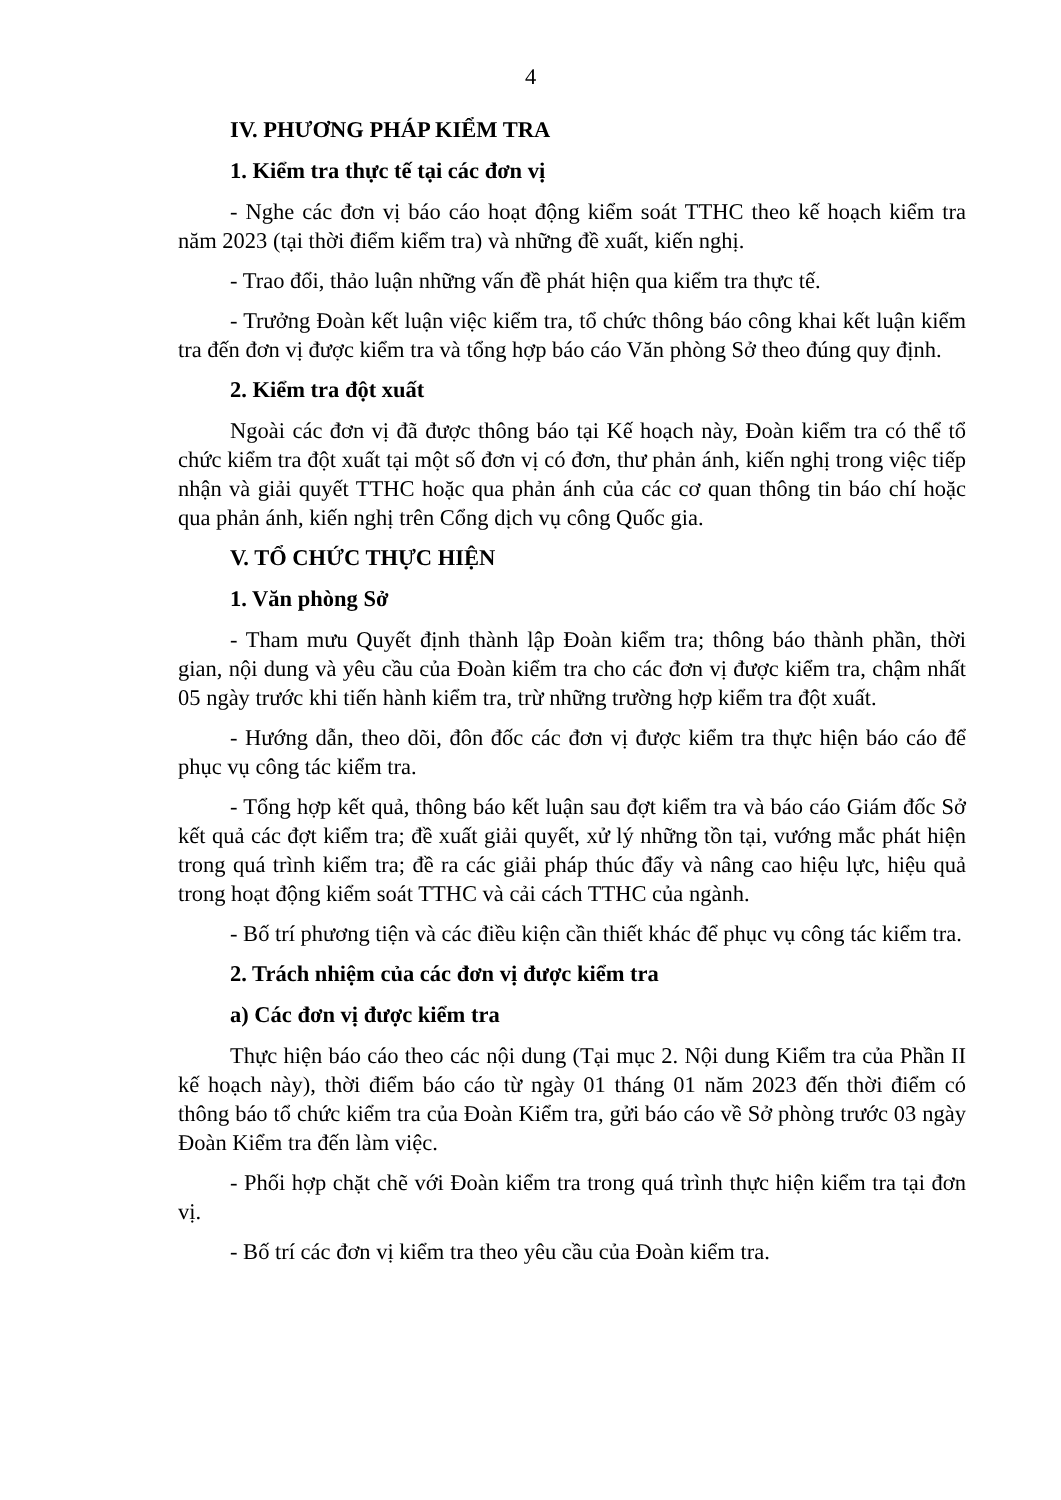4
IV. PHƯƠNG PHÁP KIỂM TRA
1. Kiểm tra thực tế tại các đơn vị
- Nghe các đơn vị báo cáo hoạt động kiểm soát TTHC theo kế hoạch kiểm tra năm 2023 (tại thời điểm kiểm tra) và những đề xuất, kiến nghị.
- Trao đổi, thảo luận những vấn đề phát hiện qua kiểm tra thực tế.
- Trưởng Đoàn kết luận việc kiểm tra, tổ chức thông báo công khai kết luận kiểm tra đến đơn vị được kiểm tra và tổng hợp báo cáo Văn phòng Sở theo đúng quy định.
2. Kiểm tra đột xuất
Ngoài các đơn vị đã được thông báo tại Kế hoạch này, Đoàn kiểm tra có thể tổ chức kiểm tra đột xuất tại một số đơn vị có đơn, thư phản ánh, kiến nghị trong việc tiếp nhận và giải quyết TTHC hoặc qua phản ánh của các cơ quan thông tin báo chí hoặc qua phản ánh, kiến nghị trên Cổng dịch vụ công Quốc gia.
V. TỔ CHỨC THỰC HIỆN
1. Văn phòng Sở
- Tham mưu Quyết định thành lập Đoàn kiểm tra; thông báo thành phần, thời gian, nội dung và yêu cầu của Đoàn kiểm tra cho các đơn vị được kiểm tra, chậm nhất 05 ngày trước khi tiến hành kiểm tra, trừ những trường hợp kiểm tra đột xuất.
- Hướng dẫn, theo dõi, đôn đốc các đơn vị được kiểm tra thực hiện báo cáo để phục vụ công tác kiểm tra.
- Tổng hợp kết quả, thông báo kết luận sau đợt kiểm tra và báo cáo Giám đốc Sở kết quả các đợt kiểm tra; đề xuất giải quyết, xử lý những tồn tại, vướng mắc phát hiện trong quá trình kiểm tra; đề ra các giải pháp thúc đẩy và nâng cao hiệu lực, hiệu quả trong hoạt động kiểm soát TTHC và cải cách TTHC của ngành.
- Bố trí phương tiện và các điều kiện cần thiết khác để phục vụ công tác kiểm tra.
2. Trách nhiệm của các đơn vị được kiểm tra
a) Các đơn vị được kiểm tra
Thực hiện báo cáo theo các nội dung (Tại mục 2. Nội dung Kiểm tra của Phần II kế hoạch này), thời điểm báo cáo từ ngày 01 tháng 01 năm 2023 đến thời điểm có thông báo tổ chức kiểm tra của Đoàn Kiểm tra, gửi báo cáo về Sở phòng trước 03 ngày Đoàn Kiểm tra đến làm việc.
- Phối hợp chặt chẽ với Đoàn kiểm tra trong quá trình thực hiện kiểm tra tại đơn vị.
- Bố trí các đơn vị kiểm tra theo yêu cầu của Đoàn kiểm tra.